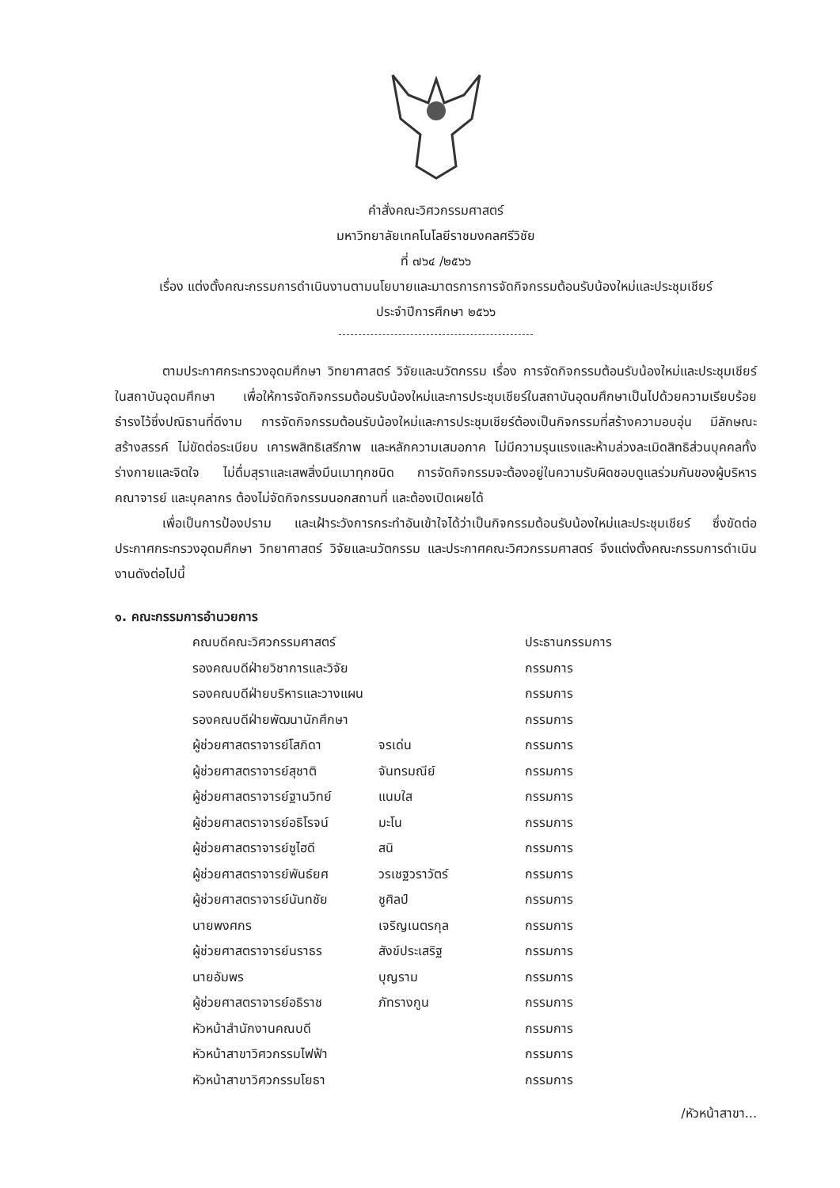คำสั่งคณะวิศวกรรมศาสตร์
มหาวิทยาลัยเทคโนโลยีราชมงคลศรีวิชัย
ที่ ๗๖๔ /๒๕๖๖
เรื่อง แต่งตั้งคณะกรรมการดำเนินงานตามนโยบายและมาตรการการจัดกิจกรรมต้อนรับน้องใหม่และประชุมเชียร์
ประจำปีการศึกษา ๒๕๖๖
ตามประกาศกระทรวงอุดมศึกษา วิทยาศาสตร์ วิจัยและนวัตกรรม เรื่อง การจัดกิจกรรมต้อนรับน้องใหม่และประชุมเชียร์ในสถาบันอุดมศึกษา เพื่อให้การจัดกิจกรรมต้อนรับน้องใหม่และการประชุมเชียร์ในสถาบันอุดมศึกษาเป็นไปด้วยความเรียบร้อย ธำรงไว้ซึ่งปณิธานที่ดีงาม การจัดกิจกรรมต้อนรับน้องใหม่และการประชุมเชียร์ต้องเป็นกิจกรรมที่สร้างความอบอุ่น มีลักษณะสร้างสรรค์ ไม่ขัดต่อระเบียบ เคารพสิทธิเสรีภาพ และหลักความเสมอภาค ไม่มีความรุนแรงและห้ามล่วงละเมิดสิทธิส่วนบุคคลทั้งร่างกายและจิตใจ ไม่ดื่มสุราและเสพสิ่งมึนเมาทุกชนิด การจัดกิจกรรมจะต้องอยู่ในความรับผิดชอบดูแลร่วมกันของผู้บริหาร คณาจารย์ และบุคลากร ต้องไม่จัดกิจกรรมนอกสถานที่ และต้องเปิดเผยได้
เพื่อเป็นการป้องปราม และเฝ้าระวังการกระทำอันเข้าใจได้ว่าเป็นกิจกรรมต้อนรับน้องใหม่และประชุมเชียร์ ซึ่งขัดต่อประกาศกระทรวงอุดมศึกษา วิทยาศาสตร์ วิจัยและนวัตกรรม และประกาศคณะวิศวกรรมศาสตร์ จึงแต่งตั้งคณะกรรมการดำเนินงานดังต่อไปนี้
๑. คณะกรรมการอำนวยการ
| คณบดีคณะวิศวกรรมศาสตร์ | | ประธานกรรมการ |
| รองคณบดีฝ่ายวิชาการและวิจัย | | กรรมการ |
| รองคณบดีฝ่ายบริหารและวางแผน | | กรรมการ |
| รองคณบดีฝ่ายพัฒนานักศึกษา | | กรรมการ |
| ผู้ช่วยศาสตราจารย์โสภิดา | จรเด่น | กรรมการ |
| ผู้ช่วยศาสตราจารย์สุชาติ | จันทรมณีย์ | กรรมการ |
| ผู้ช่วยศาสตราจารย์ฐานวิทย์ | แนมใส | กรรมการ |
| ผู้ช่วยศาสตราจารย์อธิโรจน์ | มะโน | กรรมการ |
| ผู้ช่วยศาสตราจารย์ซูไฮดี | สนิ | กรรมการ |
| ผู้ช่วยศาสตราจารย์พันธ์ยศ | วรเชฐวราวัตร์ | กรรมการ |
| ผู้ช่วยศาสตราจารย์นันทชัย | ชูศิลป์ | กรรมการ |
| นายพงศกร | เจริญเนตรกุล | กรรมการ |
| ผู้ช่วยศาสตราจารย์นราธร | สังข์ประเสริฐ | กรรมการ |
| นายอัมพร | บุญราม | กรรมการ |
| ผู้ช่วยศาสตราจารย์อธิราช | ภัทรางกูน | กรรมการ |
| หัวหน้าสำนักงานคณบดี | | กรรมการ |
| หัวหน้าสาขาวิศวกรรมไฟฟ้า | | กรรมการ |
| หัวหน้าสาขาวิศวกรรมโยธา | | กรรมการ |
/หัวหน้าสาขา...